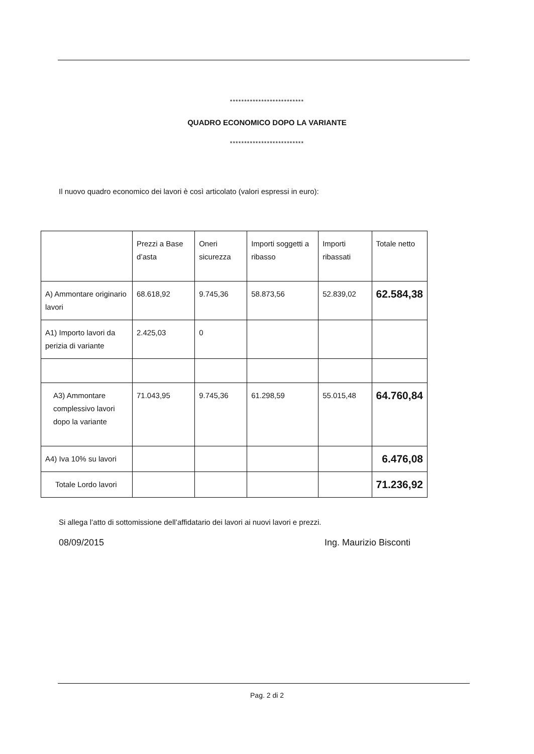**************************
QUADRO ECONOMICO DOPO LA VARIANTE
**************************
Il nuovo quadro economico dei lavori è così articolato (valori espressi in euro):
| | Prezzi a Base d’asta | Oneri sicurezza | Importi soggetti a ribasso | Importi ribassati | Totale netto |
| A) Ammontare originario lavori | 68.618,92 | 9.745,36 | 58.873,56 | 52.839,02 | 62.584,38 |
| A1) Importo lavori da perizia di variante | 2.425,03 | 0 | | | |
| A3) Ammontare complessivo lavori dopo la variante | 71.043,95 | 9.745,36 | 61.298,59 | 55.015,48 | 64.760,84 |
| A4) Iva 10% su lavori | | | | | 6.476,08 |
| Totale Lordo lavori | | | | | 71.236,92 |
Si allega l’atto di sottomissione dell’affidatario dei lavori ai nuovi lavori e prezzi.
08/09/2015 Ing. Maurizio Bisconti
Pag. 2 di 2